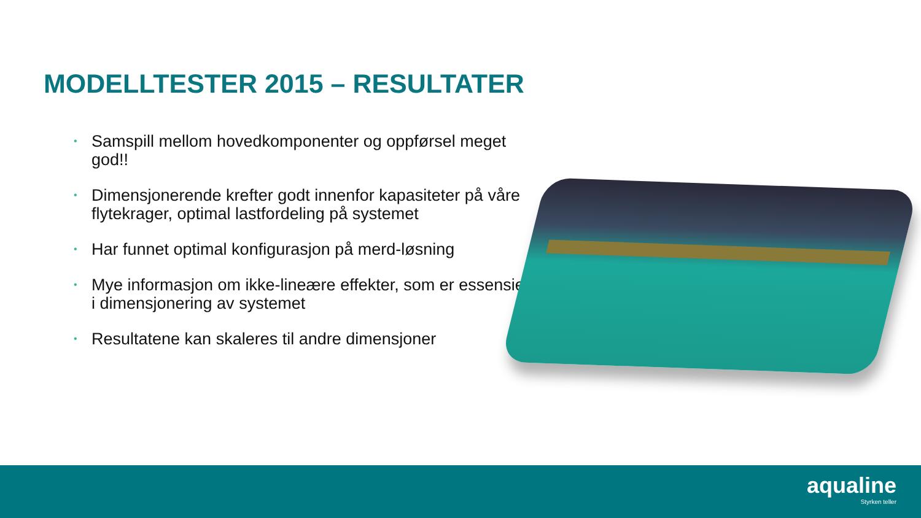MODELLTESTER 2015 – RESULTATER
• Samspill mellom hovedkomponenter og oppførsel meget god!!
• Dimensjonerende krefter godt innenfor kapasiteter på våre flytekrager, optimal lastfordeling på systemet
• Har funnet optimal konfigurasjon på merd-løsning
• Mye informasjon om ikke-lineære effekter, som er essensielle i dimensjonering av systemet
• Resultatene kan skaleres til andre dimensjoner
aqualine
Styrken teller